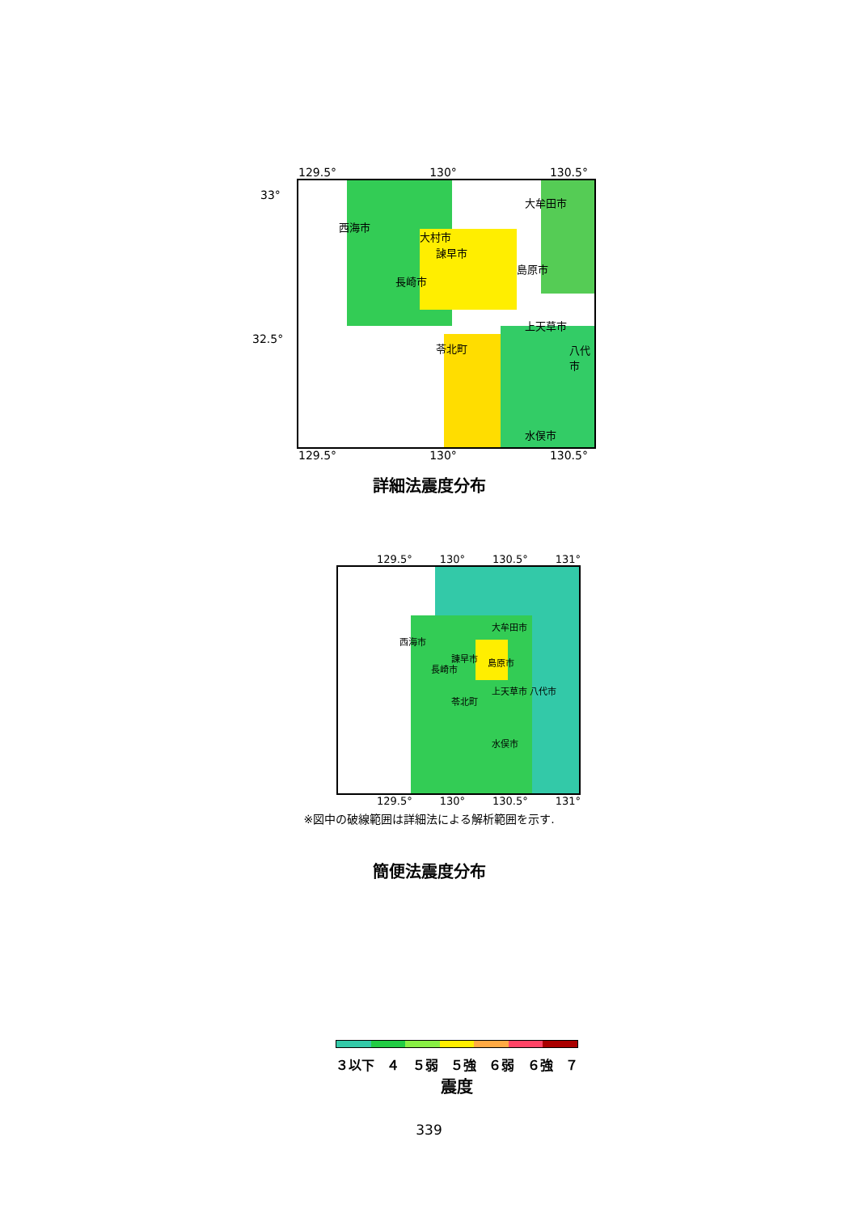129.5° 130° 130.5°
33°
32.5°
西海市
大村市
諫早市
島原市
長崎市
大牟田市
上天草市
八代市
苓北町
水俣市
129.5° 130° 130.5°
詳細法震度分布
129.5° 130° 130.5° 131°
大牟田市
西海市
諫早市 島原市
長崎市
上天草市 八代市
苓北町
水俣市
129.5° 130° 130.5° 131°
※図中の破線範囲は詳細法による解析範囲を示す.
簡便法震度分布
３以下 ４ ５弱 ５強 ６弱 ６強 ７
震度
339